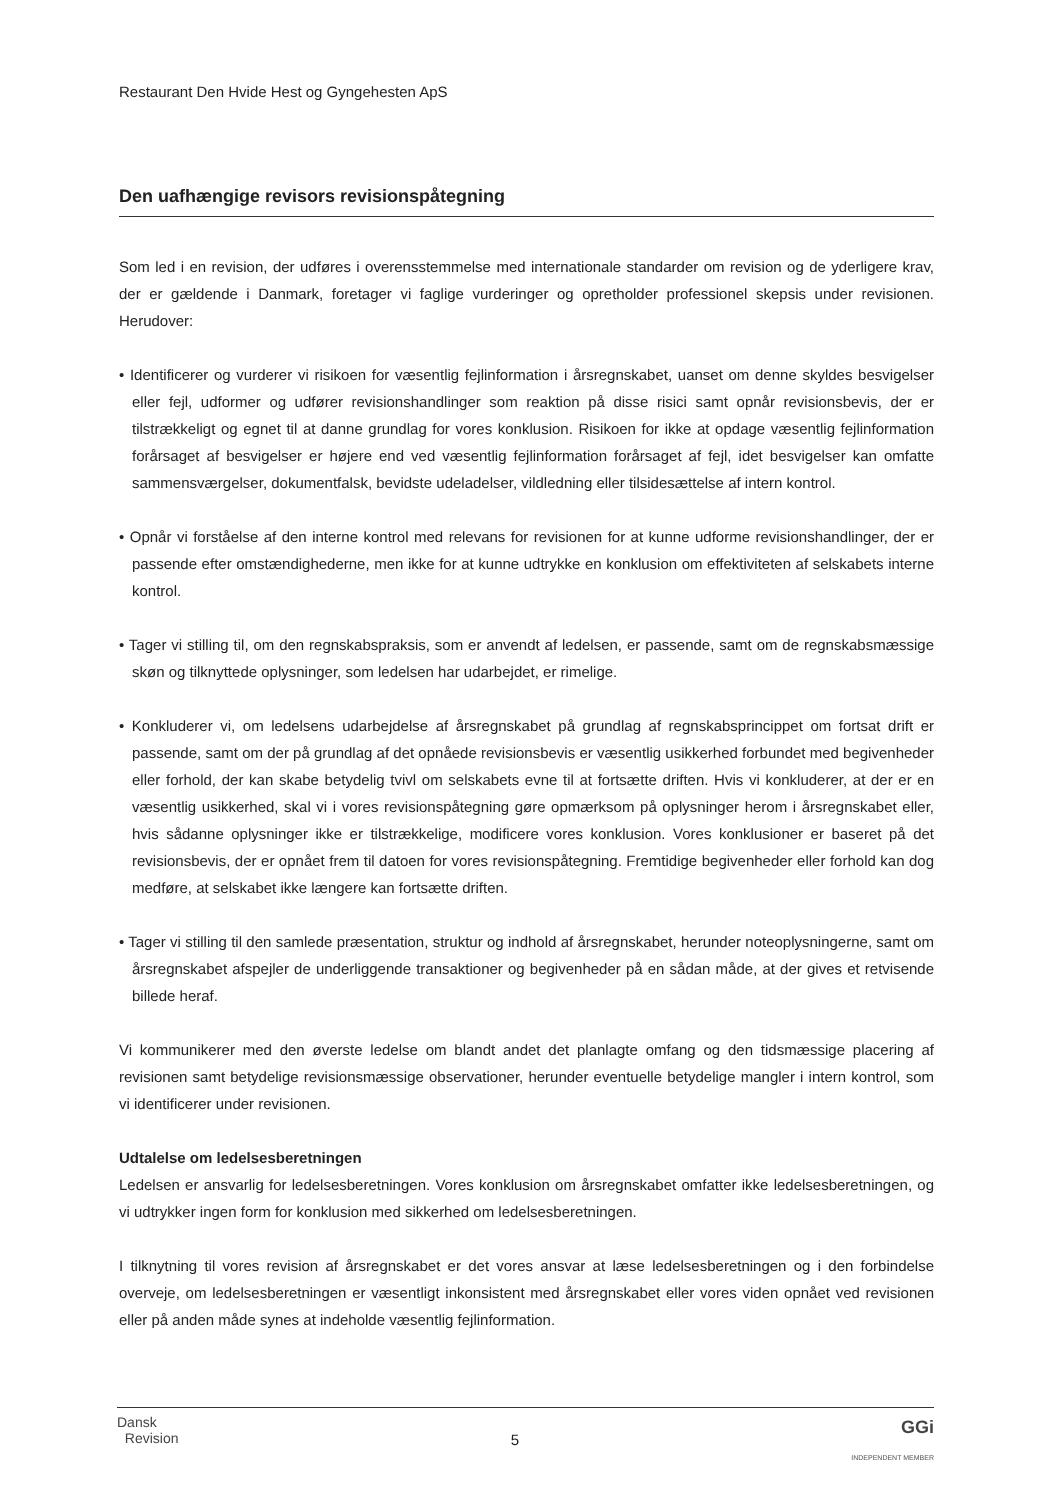Restaurant Den Hvide Hest og Gyngehesten ApS
Den uafhængige revisors revisionspåtegning
Som led i en revision, der udføres i overensstemmelse med internationale standarder om revision og de yderligere krav, der er gældende i Danmark, foretager vi faglige vurderinger og opretholder professionel skepsis under revisionen. Herudover:
• Identificerer og vurderer vi risikoen for væsentlig fejlinformation i årsregnskabet, uanset om denne skyldes besvigelser eller fejl, udformer og udfører revisionshandlinger som reaktion på disse risici samt opnår revisionsbevis, der er tilstrækkeligt og egnet til at danne grundlag for vores konklusion. Risikoen for ikke at opdage væsentlig fejlinformation forårsaget af besvigelser er højere end ved væsentlig fejlinformation forårsaget af fejl, idet besvigelser kan omfatte sammensværgelser, dokumentfalsk, bevidste udeladelser, vildledning eller tilsidesættelse af intern kontrol.
• Opnår vi forståelse af den interne kontrol med relevans for revisionen for at kunne udforme revisionshandlinger, der er passende efter omstændighederne, men ikke for at kunne udtrykke en konklusion om effektiviteten af selskabets interne kontrol.
• Tager vi stilling til, om den regnskabspraksis, som er anvendt af ledelsen, er passende, samt om de regnskabsmæssige skøn og tilknyttede oplysninger, som ledelsen har udarbejdet, er rimelige.
• Konkluderer vi, om ledelsens udarbejdelse af årsregnskabet på grundlag af regnskabsprincippet om fortsat drift er passende, samt om der på grundlag af det opnåede revisionsbevis er væsentlig usikkerhed forbundet med begivenheder eller forhold, der kan skabe betydelig tvivl om selskabets evne til at fortsætte driften. Hvis vi konkluderer, at der er en væsentlig usikkerhed, skal vi i vores revisionspåtegning gøre opmærksom på oplysninger herom i årsregnskabet eller, hvis sådanne oplysninger ikke er tilstrækkelige, modificere vores konklusion. Vores konklusioner er baseret på det revisionsbevis, der er opnået frem til datoen for vores revisionspåtegning. Fremtidige begivenheder eller forhold kan dog medføre, at selskabet ikke længere kan fortsætte driften.
• Tager vi stilling til den samlede præsentation, struktur og indhold af årsregnskabet, herunder noteoplysningerne, samt om årsregnskabet afspejler de underliggende transaktioner og begivenheder på en sådan måde, at der gives et retvisende billede heraf.
Vi kommunikerer med den øverste ledelse om blandt andet det planlagte omfang og den tidsmæssige placering af revisionen samt betydelige revisionsmæssige observationer, herunder eventuelle betydelige mangler i intern kontrol, som vi identificerer under revisionen.
Udtalelse om ledelsesberetningen
Ledelsen er ansvarlig for ledelsesberetningen. Vores konklusion om årsregnskabet omfatter ikke ledelsesberetningen, og vi udtrykker ingen form for konklusion med sikkerhed om ledelsesberetningen.
I tilknytning til vores revision af årsregnskabet er det vores ansvar at læse ledelsesberetningen og i den forbindelse overveje, om ledelsesberetningen er væsentligt inkonsistent med årsregnskabet eller vores viden opnået ved revisionen eller på anden måde synes at indeholde væsentlig fejlinformation.
Dansk
Revision
5
GGi
INDEPENDENT MEMBER